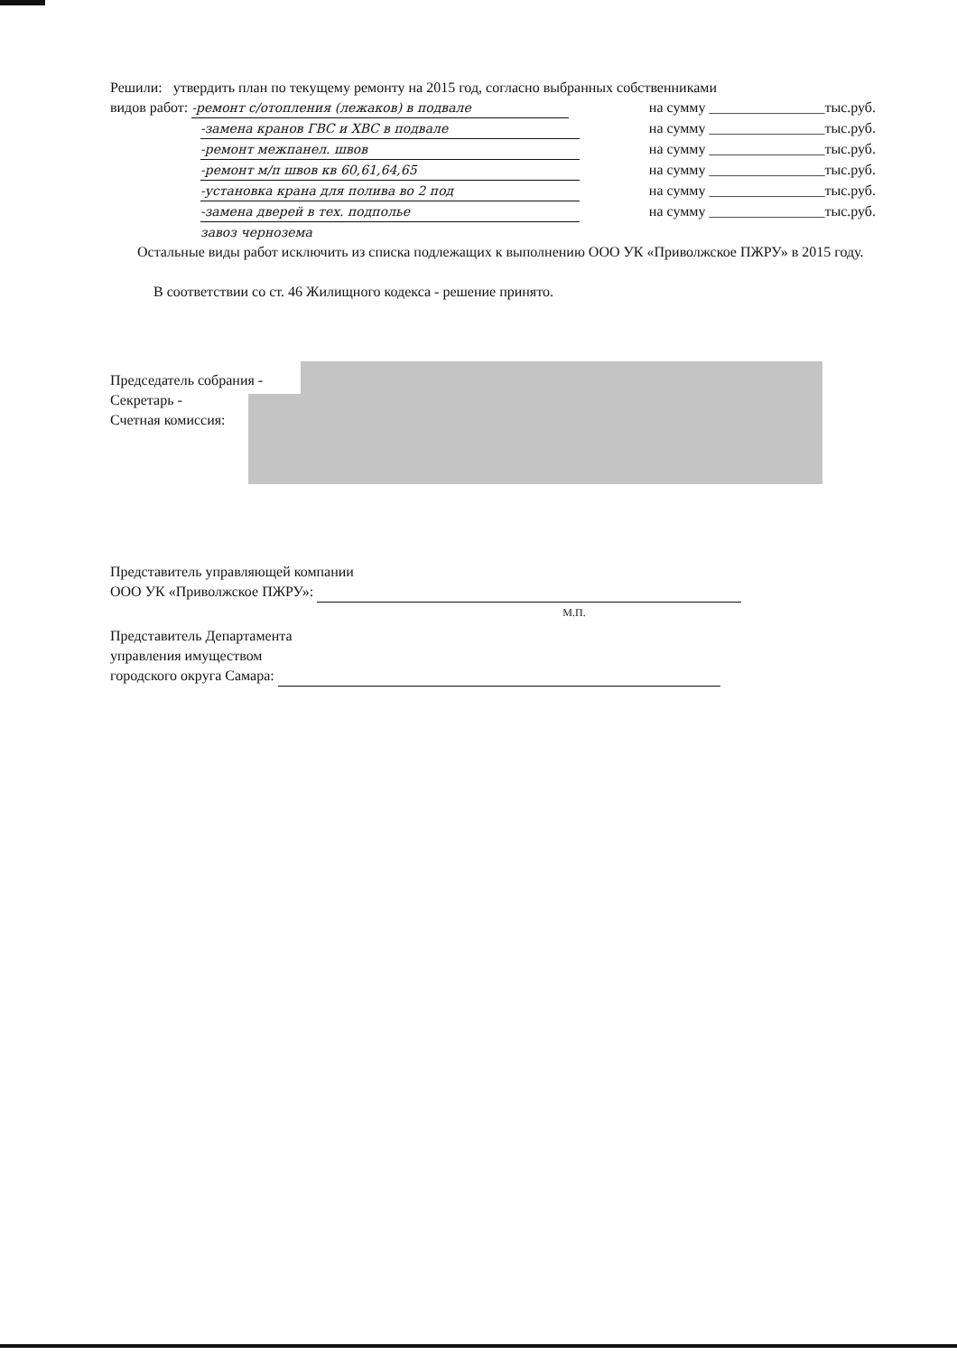Решили: утвердить план по текущему ремонту на 2015 год, согласно выбранных собственниками
видов работ: -ремонт с/отопления (лежаков) в подвале на сумму ________________тыс.руб.
-замена кранов ГВС и ХВС в подвале на сумму ________________тыс.руб.
-ремонт межпанел. швов на сумму ________________тыс.руб.
-ремонт м/п швов кв 60,61,64,65 на сумму ________________тыс.руб.
-установка крана для полива во 2 под на сумму ________________тыс.руб.
-замена дверей в тех. подполье на сумму ________________тыс.руб.
завоз чернозема
Остальные виды работ исключить из списка подлежащих к выполнению ООО УК «Приволжское ПЖРУ» в 2015 году.
В соответствии со ст. 46 Жилищного кодекса - решение принято.
Председатель собрания -
Секретарь -
Счетная комиссия:
Представитель управляющей компании
ООО УК «Приволжское ПЖРУ»:
М.П.
Представитель Департамента
управления имуществом
городского округа Самара: